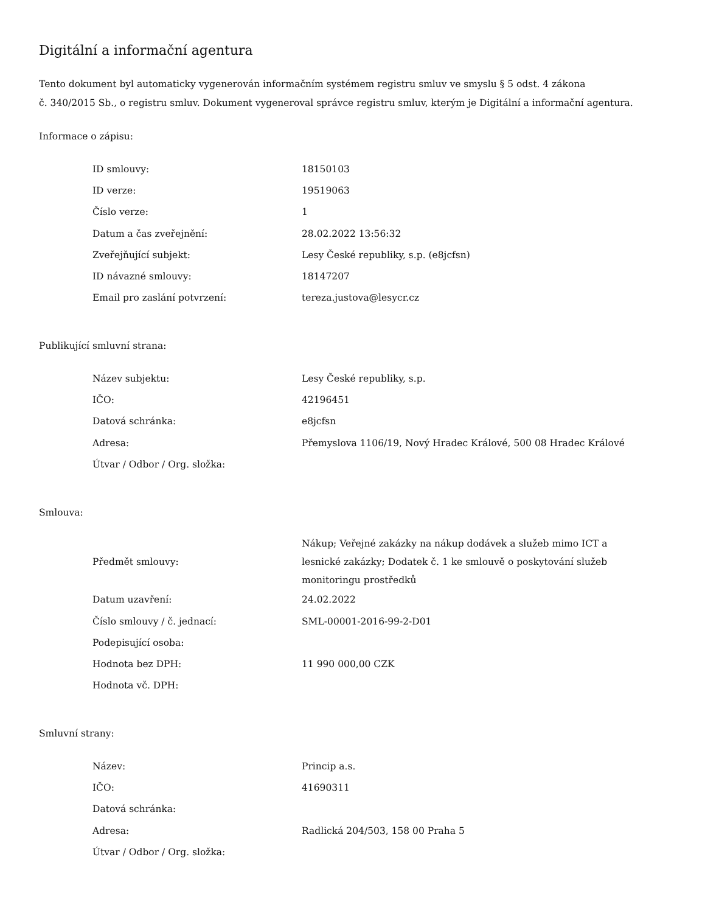Digitální a informační agentura
Tento dokument byl automaticky vygenerován informačním systémem registru smluv ve smyslu § 5 odst. 4 zákona
č. 340/2015 Sb., o registru smluv. Dokument vygeneroval správce registru smluv, kterým je Digitální a informační agentura.
Informace o zápisu:
| ID smlouvy: | 18150103 |
| ID verze: | 19519063 |
| Číslo verze: | 1 |
| Datum a čas zveřejnění: | 28.02.2022 13:56:32 |
| Zveřejňující subjekt: | Lesy České republiky, s.p. (e8jcfsn) |
| ID návazné smlouvy: | 18147207 |
| Email pro zaslání potvrzení: | tereza.justova@lesycr.cz |
Publikující smluvní strana:
| Název subjektu: | Lesy České republiky, s.p. |
| IČO: | 42196451 |
| Datová schránka: | e8jcfsn |
| Adresa: | Přemyslova 1106/19, Nový Hradec Králové, 500 08 Hradec Králové |
| Útvar / Odbor / Org. složka: | |
Smlouva:
| Předmět smlouvy: | Nákup; Veřejné zakázky na nákup dodávek a služeb mimo ICT a lesnické zakázky; Dodatek č. 1 ke smlouvě o poskytování služeb monitoringu prostředků |
| Datum uzavření: | 24.02.2022 |
| Číslo smlouvy / č. jednací: | SML-00001-2016-99-2-D01 |
| Podepisující osoba: | |
| Hodnota bez DPH: | 11 990 000,00 CZK |
| Hodnota vč. DPH: | |
Smluvní strany:
| Název: | Princip a.s. |
| IČO: | 41690311 |
| Datová schránka: | |
| Adresa: | Radlická 204/503, 158 00 Praha 5 |
| Útvar / Odbor / Org. složka: | |